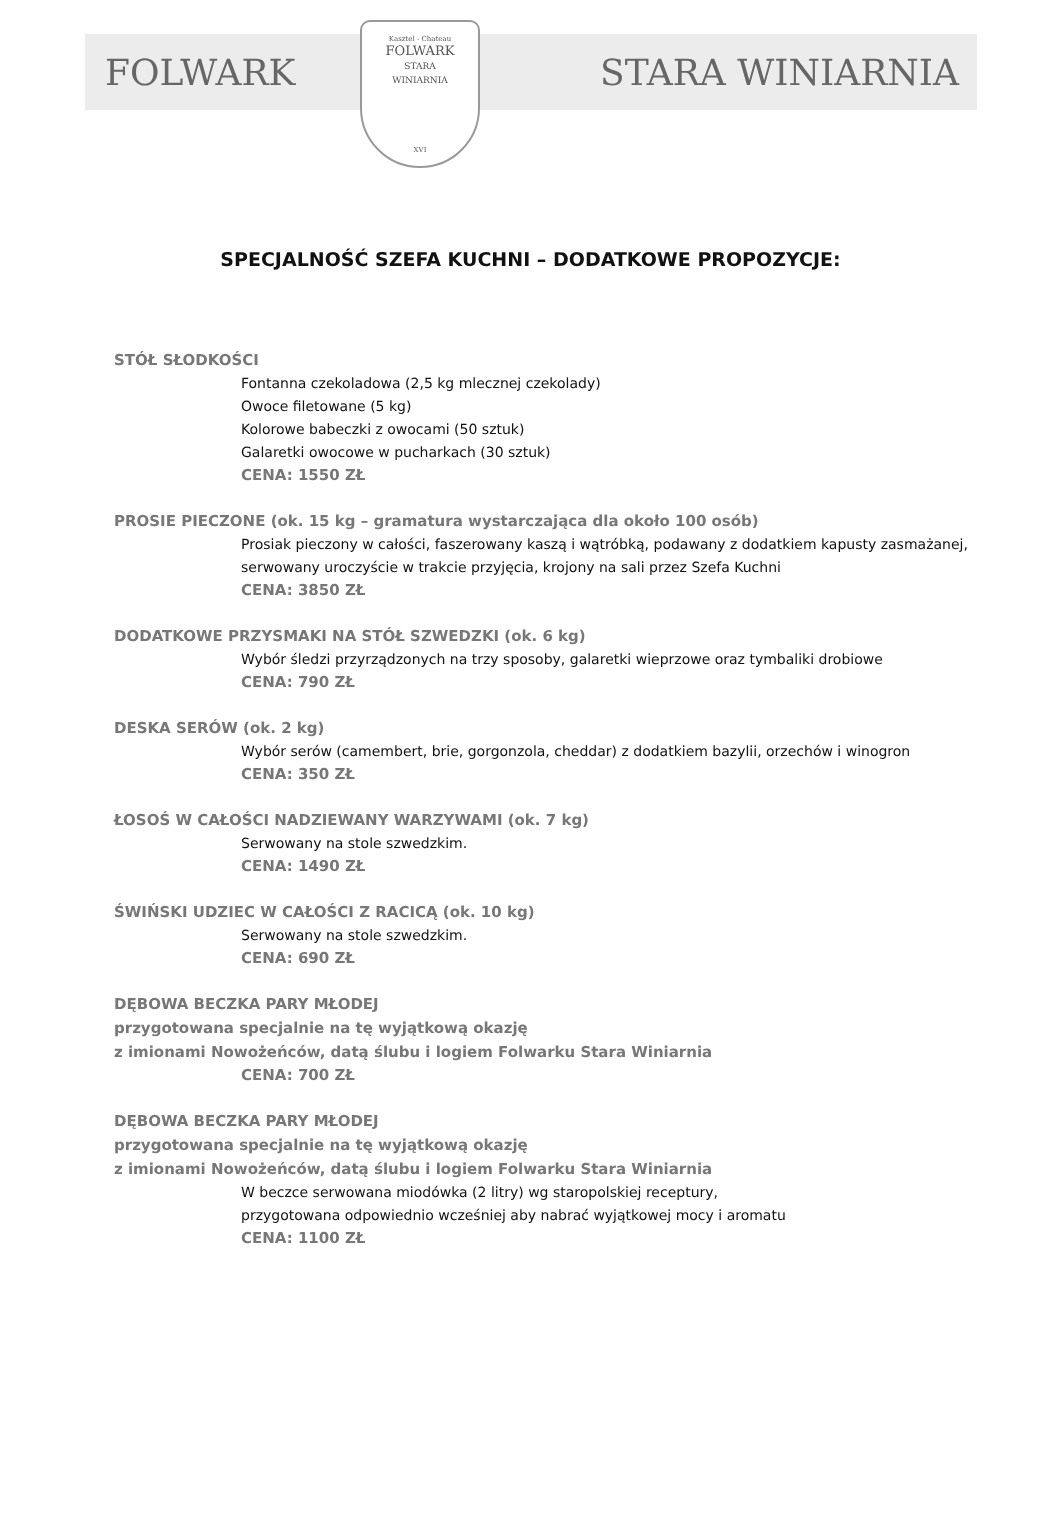FOLWARK STARA WINIARNIA
Kasztel - Chateau
FOLWARK
STARA
WINIARNIA
XVI
SPECJALNOŚĆ SZEFA KUCHNI – DODATKOWE PROPOZYCJE:
STÓŁ SŁODKOŚCI
Fontanna czekoladowa (2,5 kg mlecznej czekolady)
Owoce filetowane (5 kg)
Kolorowe babeczki z owocami (50 sztuk)
Galaretki owocowe w pucharkach (30 sztuk)
CENA: 1550 ZŁ
PROSIE PIECZONE (ok. 15 kg – gramatura wystarczająca dla około 100 osób)
Prosiak pieczony w całości, faszerowany kaszą i wątróbką, podawany z dodatkiem kapusty zasmażanej,
serwowany uroczyście w trakcie przyjęcia, krojony na sali przez Szefa Kuchni
CENA: 3850 ZŁ
DODATKOWE PRZYSMAKI NA STÓŁ SZWEDZKI (ok. 6 kg)
Wybór śledzi przyrządzonych na trzy sposoby, galaretki wieprzowe oraz tymbaliki drobiowe
CENA: 790 ZŁ
DESKA SERÓW (ok. 2 kg)
Wybór serów (camembert, brie, gorgonzola, cheddar) z dodatkiem bazylii, orzechów i winogron
CENA: 350 ZŁ
ŁOSOŚ W CAŁOŚCI NADZIEWANY WARZYWAMI (ok. 7 kg)
Serwowany na stole szwedzkim.
CENA: 1490 ZŁ
ŚWIŃSKI UDZIEC W CAŁOŚCI Z RACICĄ (ok. 10 kg)
Serwowany na stole szwedzkim.
CENA: 690 ZŁ
DĘBOWA BECZKA PARY MŁODEJ
przygotowana specjalnie na tę wyjątkową okazję
z imionami Nowożeńców, datą ślubu i logiem Folwarku Stara Winiarnia
CENA: 700 ZŁ
DĘBOWA BECZKA PARY MŁODEJ
przygotowana specjalnie na tę wyjątkową okazję
z imionami Nowożeńców, datą ślubu i logiem Folwarku Stara Winiarnia
W beczce serwowana miodówka (2 litry) wg staropolskiej receptury,
przygotowana odpowiednio wcześniej aby nabrać wyjątkowej mocy i aromatu
CENA: 1100 ZŁ